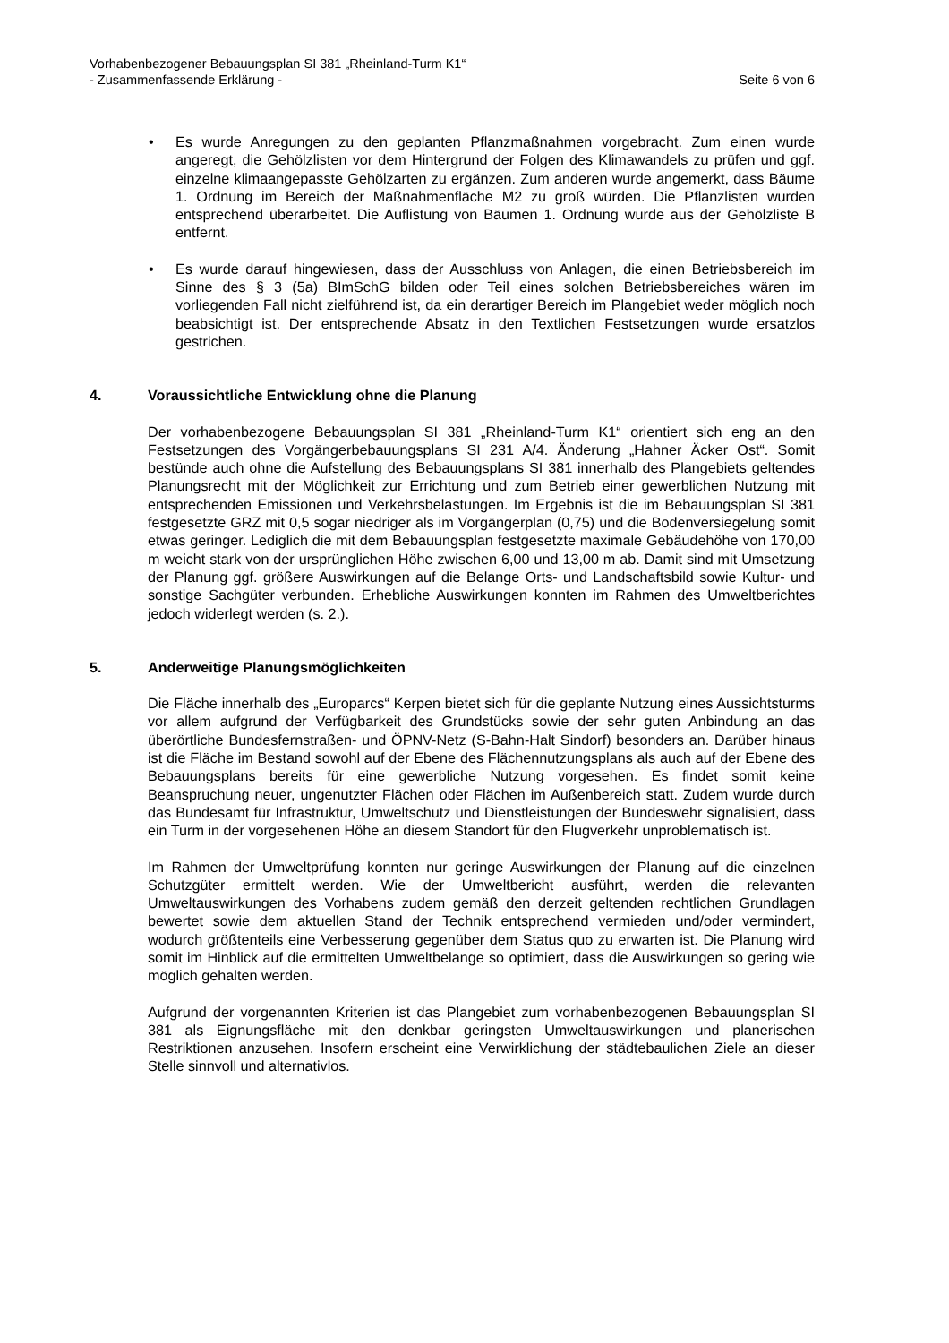Vorhabenbezogener Bebauungsplan SI 381 „Rheinland-Turm K1“
- Zusammenfassende Erklärung - Seite 6 von 6
• Es wurde Anregungen zu den geplanten Pflanzmaßnahmen vorgebracht. Zum einen wurde angeregt, die Gehölzlisten vor dem Hintergrund der Folgen des Klimawandels zu prüfen und ggf. einzelne klimaangepasste Gehölzarten zu ergänzen. Zum anderen wurde angemerkt, dass Bäume 1. Ordnung im Bereich der Maßnahmenfläche M2 zu groß würden. Die Pflanzlisten wurden entsprechend überarbeitet. Die Auflistung von Bäumen 1. Ordnung wurde aus der Gehölzliste B entfernt.
• Es wurde darauf hingewiesen, dass der Ausschluss von Anlagen, die einen Betriebsbereich im Sinne des § 3 (5a) BImSchG bilden oder Teil eines solchen Betriebsbereiches wären im vorliegenden Fall nicht zielführend ist, da ein derartiger Bereich im Plangebiet weder möglich noch beabsichtigt ist. Der entsprechende Absatz in den Textlichen Festsetzungen wurde ersatzlos gestrichen.
4. Voraussichtliche Entwicklung ohne die Planung
Der vorhabenbezogene Bebauungsplan SI 381 „Rheinland-Turm K1“ orientiert sich eng an den Festsetzungen des Vorgängerbebauungsplans SI 231 A/4. Änderung „Hahner Äcker Ost“. Somit bestünde auch ohne die Aufstellung des Bebauungsplans SI 381 innerhalb des Plangebiets geltendes Planungsrecht mit der Möglichkeit zur Errichtung und zum Betrieb einer gewerblichen Nutzung mit entsprechenden Emissionen und Verkehrsbelastungen. Im Ergebnis ist die im Bebauungsplan SI 381 festgesetzte GRZ mit 0,5 sogar niedriger als im Vorgängerplan (0,75) und die Bodenversiegelung somit etwas geringer. Lediglich die mit dem Bebauungsplan festgesetzte maximale Gebäudehöhe von 170,00 m weicht stark von der ursprünglichen Höhe zwischen 6,00 und 13,00 m ab. Damit sind mit Umsetzung der Planung ggf. größere Auswirkungen auf die Belange Orts- und Landschaftsbild sowie Kultur- und sonstige Sachgüter verbunden. Erhebliche Auswirkungen konnten im Rahmen des Umweltberichtes jedoch widerlegt werden (s. 2.).
5. Anderweitige Planungsmöglichkeiten
Die Fläche innerhalb des „Europarcs“ Kerpen bietet sich für die geplante Nutzung eines Aussichtsturms vor allem aufgrund der Verfügbarkeit des Grundstücks sowie der sehr guten Anbindung an das überörtliche Bundesfernstraßen- und ÖPNV-Netz (S-Bahn-Halt Sindorf) besonders an. Darüber hinaus ist die Fläche im Bestand sowohl auf der Ebene des Flächennutzungsplans als auch auf der Ebene des Bebauungsplans bereits für eine gewerbliche Nutzung vorgesehen. Es findet somit keine Beanspruchung neuer, ungenutzter Flächen oder Flächen im Außenbereich statt. Zudem wurde durch das Bundesamt für Infrastruktur, Umweltschutz und Dienstleistungen der Bundeswehr signalisiert, dass ein Turm in der vorgesehenen Höhe an diesem Standort für den Flugverkehr unproblematisch ist.
Im Rahmen der Umweltprüfung konnten nur geringe Auswirkungen der Planung auf die einzelnen Schutzgüter ermittelt werden. Wie der Umweltbericht ausführt, werden die relevanten Umweltauswirkungen des Vorhabens zudem gemäß den derzeit geltenden rechtlichen Grundlagen bewertet sowie dem aktuellen Stand der Technik entsprechend vermieden und/oder vermindert, wodurch größtenteils eine Verbesserung gegenüber dem Status quo zu erwarten ist. Die Planung wird somit im Hinblick auf die ermittelten Umweltbelange so optimiert, dass die Auswirkungen so gering wie möglich gehalten werden.
Aufgrund der vorgenannten Kriterien ist das Plangebiet zum vorhabenbezogenen Bebauungsplan SI 381 als Eignungsfläche mit den denkbar geringsten Umweltauswirkungen und planerischen Restriktionen anzusehen. Insofern erscheint eine Verwirklichung der städtebaulichen Ziele an dieser Stelle sinnvoll und alternativlos.